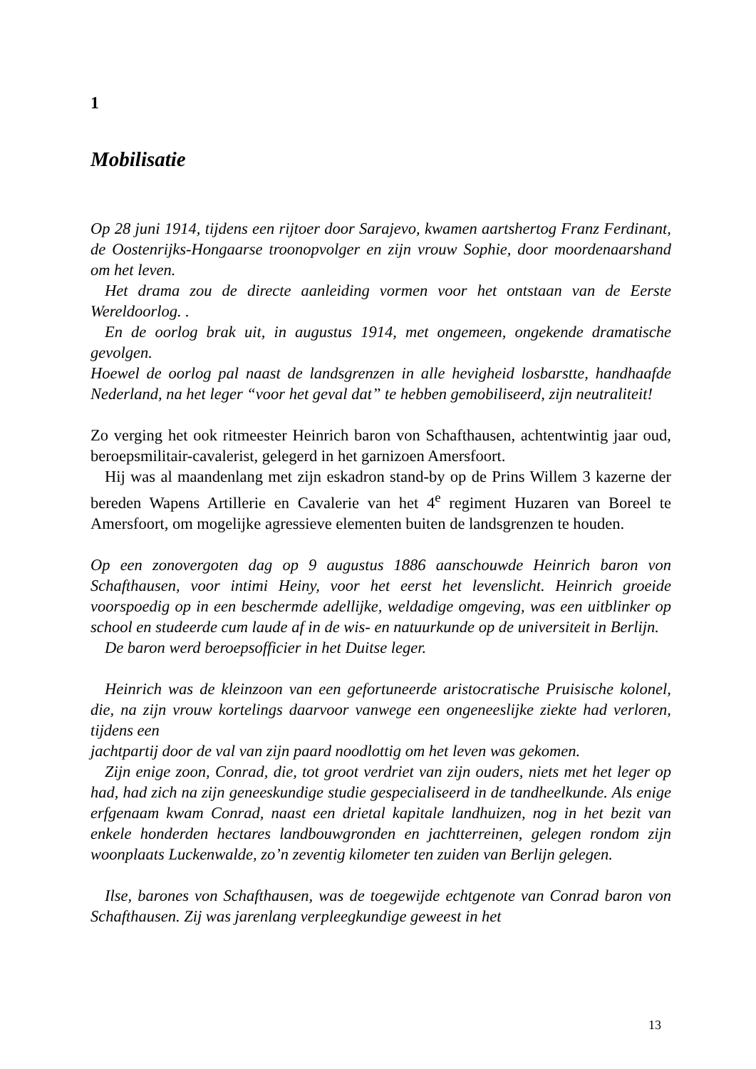1
Mobilisatie
Op 28 juni 1914, tijdens een rijtoer door Sarajevo, kwamen aartshertog Franz Ferdinant, de Oostenrijks-Hongaarse troonopvolger en zijn vrouw Sophie, door moordenaarshand om het leven.
Het drama zou de directe aanleiding vormen voor het ontstaan van de Eerste Wereldoorlog. .
En de oorlog brak uit, in augustus 1914, met ongemeen, ongekende dramatische gevolgen.
Hoewel de oorlog pal naast de landsgrenzen in alle hevigheid losbarstte, handhaafde Nederland, na het leger “voor het geval dat” te hebben gemobiliseerd, zijn neutraliteit!
Zo verging het ook ritmeester Heinrich baron von Schafthausen, achtentwintig jaar oud, beroepsmilitair-cavalerist, gelegerd in het garnizoen Amersfoort.
Hij was al maandenlang met zijn eskadron stand-by op de Prins Willem 3 kazerne der bereden Wapens Artillerie en Cavalerie van het 4<sup>e</sup> regiment Huzaren van Boreel te Amersfoort, om mogelijke agressieve elementen buiten de landsgrenzen te houden.
Op een zonovergoten dag op 9 augustus 1886 aanschouwde Heinrich baron von Schafthausen, voor intimi Heiny, voor het eerst het levenslicht. Heinrich groeide voorspoedig op in een beschermde adellijke, weldadige omgeving, was een uitblinker op school en studeerde cum laude af in de wis- en natuurkunde op de universiteit in Berlijn.
De baron werd beroepsofficier in het Duitse leger.
Heinrich was de kleinzoon van een gefortuneerde aristocratische Pruisische kolonel, die, na zijn vrouw kortelings daarvoor vanwege een ongeneeslijke ziekte had verloren, tijdens een
jachtpartij door de val van zijn paard noodlottig om het leven was gekomen.
Zijn enige zoon, Conrad, die, tot groot verdriet van zijn ouders, niets met het leger op had, had zich na zijn geneeskundige studie gespecialiseerd in de tandheelkunde. Als enige erfgenaam kwam Conrad, naast een drietal kapitale landhuizen, nog in het bezit van enkele honderden hectares landbouwgronden en jachtterreinen, gelegen rondom zijn woonplaats Luckenwalde, zo’n zeventig kilometer ten zuiden van Berlijn gelegen.
Ilse, barones von Schafthausen, was de toegewijde echtgenote van Conrad baron von Schafthausen. Zij was jarenlang verpleegkundige geweest in het
13